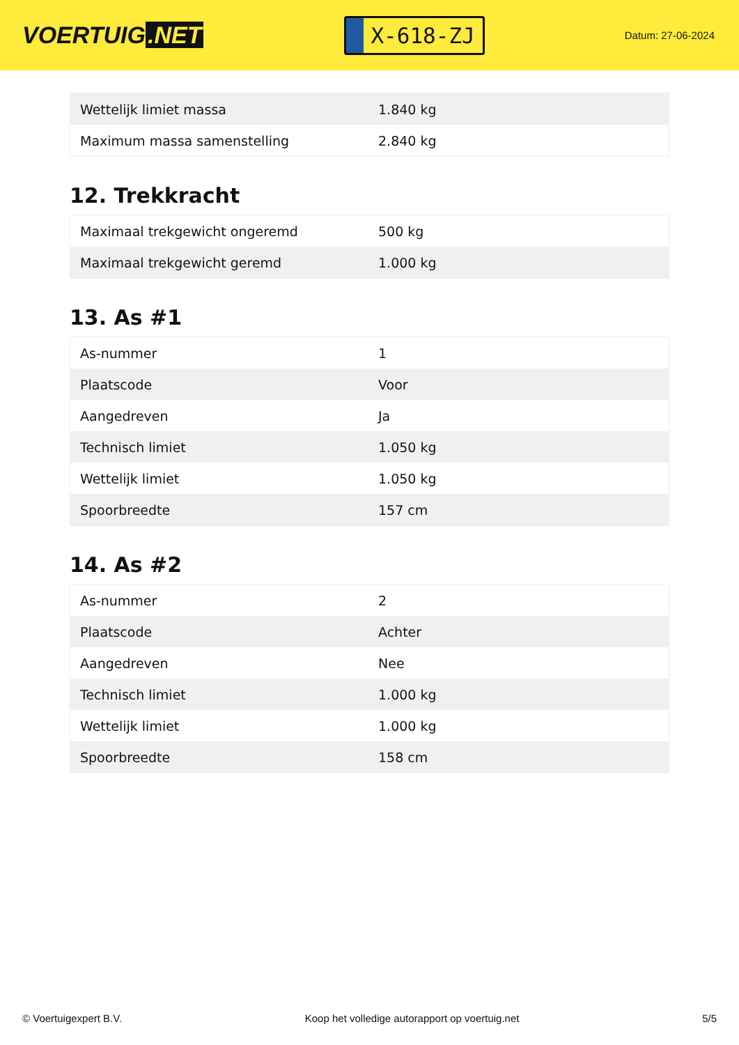VOERTUIG.NET
X-618-ZJ
Datum: 27-06-2024
| Wettelijk limiet massa | 1.840 kg |
| Maximum massa samenstelling | 2.840 kg |
12. Trekkracht
| Maximaal trekgewicht ongeremd | 500 kg |
| Maximaal trekgewicht geremd | 1.000 kg |
13. As #1
| As-nummer | 1 |
| Plaatscode | Voor |
| Aangedreven | Ja |
| Technisch limiet | 1.050 kg |
| Wettelijk limiet | 1.050 kg |
| Spoorbreedte | 157 cm |
14. As #2
| As-nummer | 2 |
| Plaatscode | Achter |
| Aangedreven | Nee |
| Technisch limiet | 1.000 kg |
| Wettelijk limiet | 1.000 kg |
| Spoorbreedte | 158 cm |
© Voertuigexpert B.V. Koop het volledige autorapport op voertuig.net 5/5